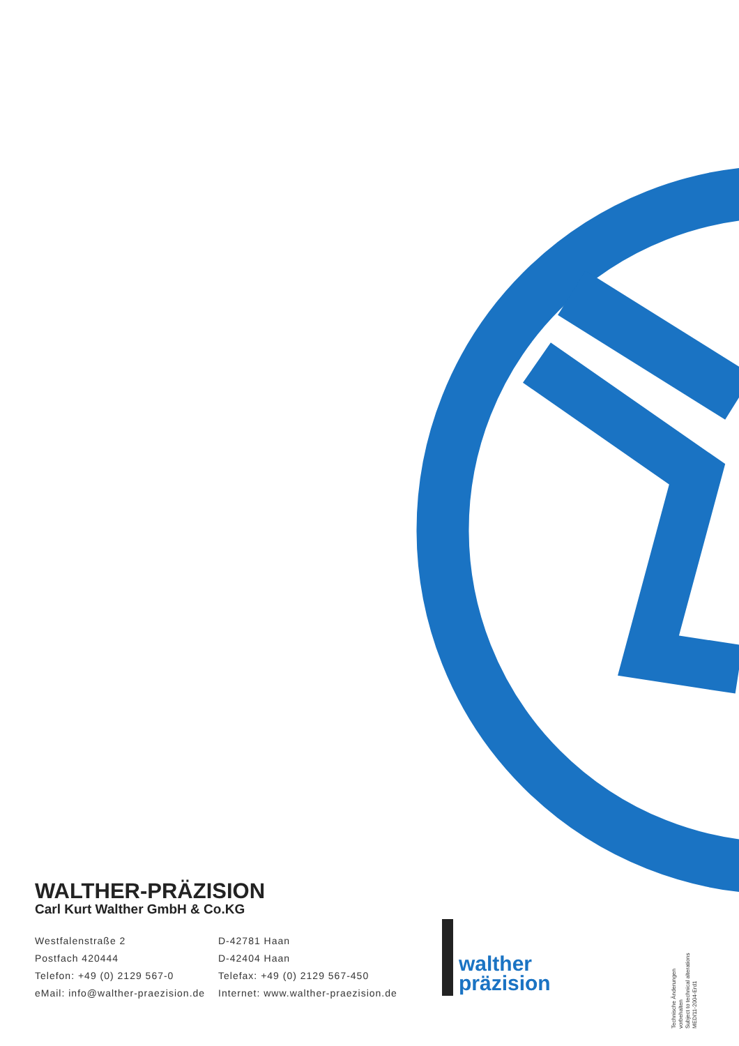WALTHER-PRÄZISION
Carl Kurt Walther GmbH & Co.KG
Westfalenstraße 2
Postfach 420444
Telefon: +49 (0) 2129 567-0
eMail: info@walther-praezision.de
D-42781 Haan
D-42404 Haan
Telefax: +49 (0) 2129 567-450
Internet: www.walther-praezision.de
walther
präzision
Technische Änderungen vorbehalten
Subject to technical alterations
MED/11-2004-Erd1